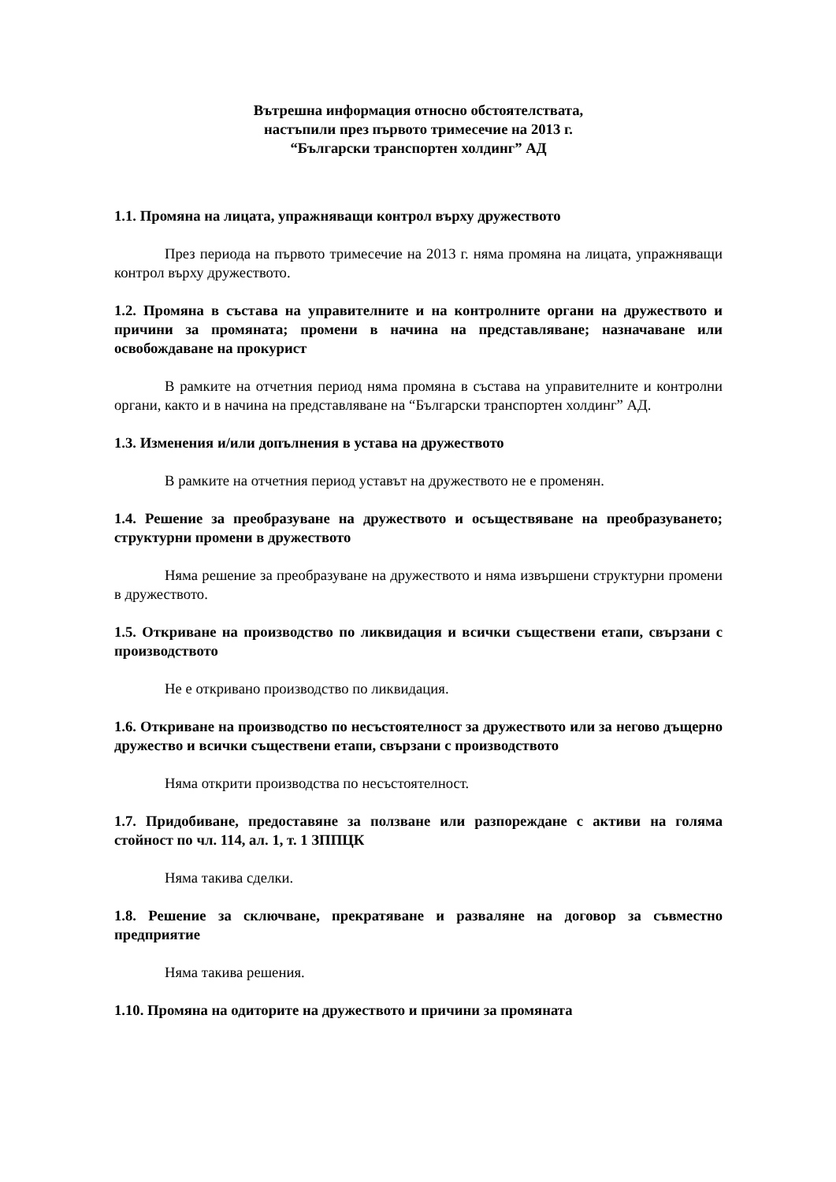Вътрешна информация относно обстоятелствата,
настъпили през първото тримесечие на 2013 г.
“Български транспортен холдинг” АД
1.1. Промяна на лицата, упражняващи контрол върху дружеството
През периода на първото тримесечие на 2013 г. няма промяна на лицата, упражняващи контрол върху дружеството.
1.2. Промяна в състава на управителните и на контролните органи на дружеството и причини за промяната; промени в начина на представляване; назначаване или освобождаване на прокурист
В рамките на отчетния период няма промяна в състава на управителните и контролни органи, както и в начина на представляване на “Български транспортен холдинг” АД.
1.3. Изменения и/или допълнения в устава на дружеството
В рамките на отчетния период уставът на дружеството не е променян.
1.4. Решение за преобразуване на дружеството и осъществяване на преобразуването; структурни промени в дружеството
Няма решение за преобразуване на дружеството и няма извършени структурни промени в дружеството.
1.5. Откриване на производство по ликвидация и всички съществени етапи, свързани с производството
Не е откривано производство по ликвидация.
1.6. Откриване на производство по несъстоятелност за дружеството или за негово дъщерно дружество и всички съществени етапи, свързани с производството
Няма открити производства по несъстоятелност.
1.7. Придобиване, предоставяне за ползване или разпореждане с активи на голяма стойност по чл. 114, ал. 1, т. 1 ЗППЦК
Няма такива сделки.
1.8. Решение за сключване, прекратяване и разваляне на договор за съвместно предприятие
Няма такива решения.
1.10. Промяна на одиторите на дружеството и причини за промяната